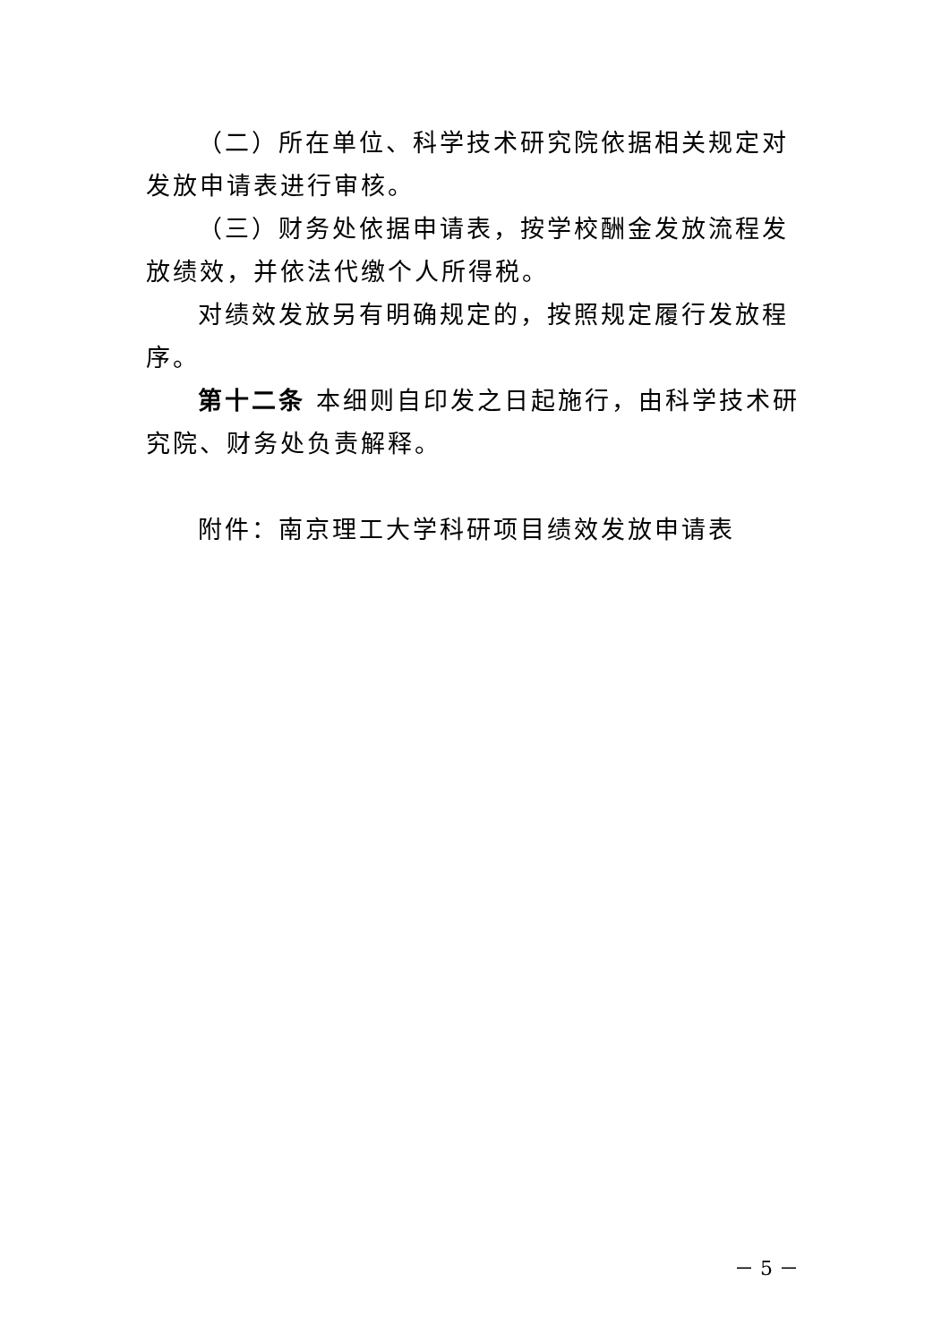（二）所在单位、科学技术研究院依据相关规定对发放申请表进行审核。
（三）财务处依据申请表，按学校酬金发放流程发放绩效，并依法代缴个人所得税。
对绩效发放另有明确规定的，按照规定履行发放程序。
第十二条 本细则自印发之日起施行，由科学技术研究院、财务处负责解释。
附件：南京理工大学科研项目绩效发放申请表
－ 5 －